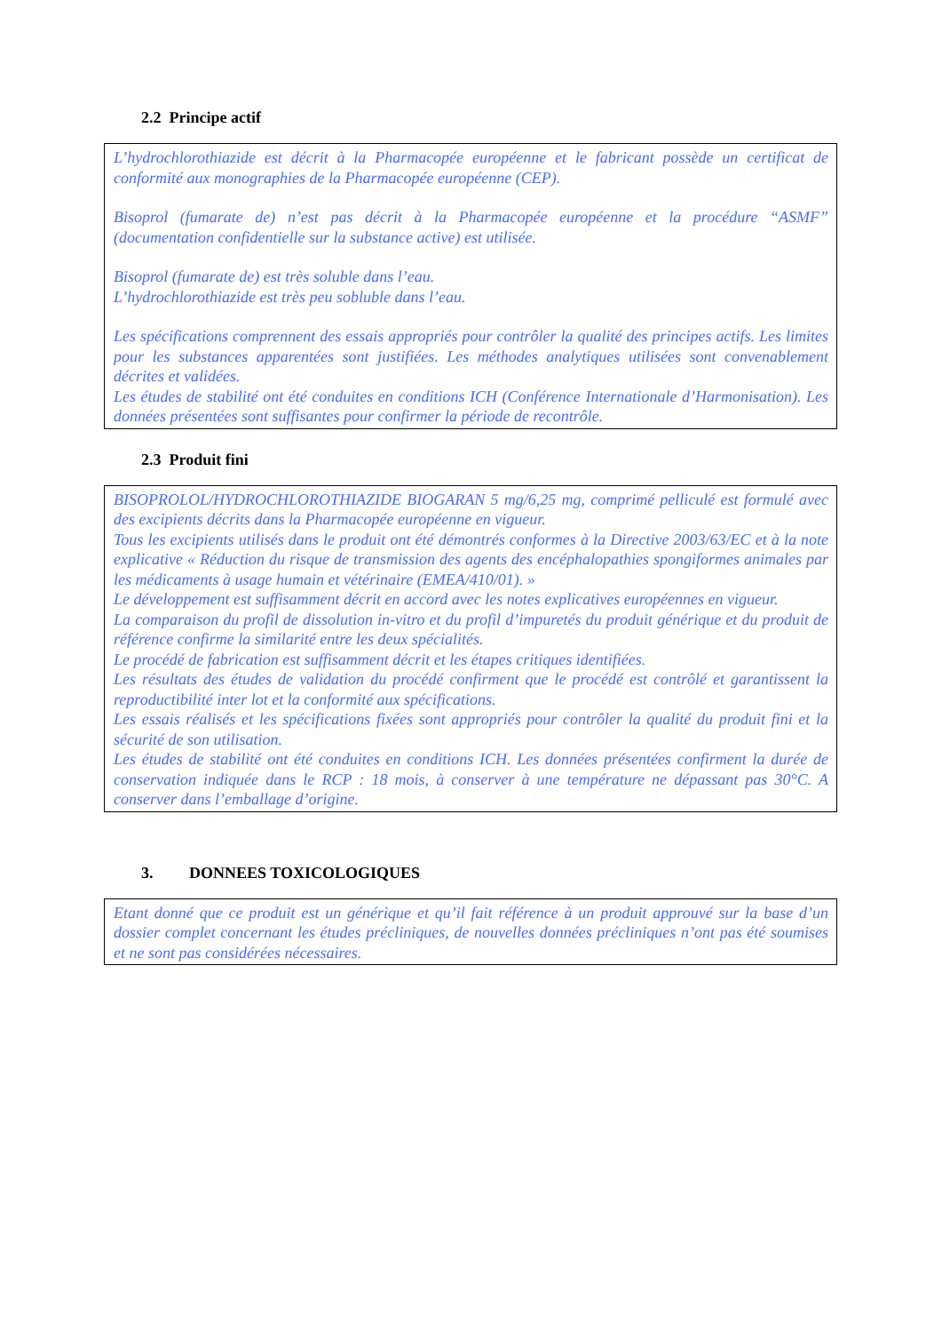2.2 Principe actif
L’hydrochlorothiazide est décrit à la Pharmacopée européenne et le fabricant possède un certificat de conformité aux monographies de la Pharmacopée européenne (CEP).
Bisoprol (fumarate de) n’est pas décrit à la Pharmacopée européenne et la procédure “ASMF” (documentation confidentielle sur la substance active) est utilisée.
Bisoprol (fumarate de) est très soluble dans l’eau.
L’hydrochlorothiazide est très peu sobluble dans l’eau.
Les spécifications comprennent des essais appropriés pour contrôler la qualité des principes actifs. Les limites pour les substances apparentées sont justifiées. Les méthodes analytiques utilisées sont convenablement décrites et validées.
Les études de stabilité ont été conduites en conditions ICH (Conférence Internationale d’Harmonisation). Les données présentées sont suffisantes pour confirmer la période de recontrôle.
2.3 Produit fini
BISOPROLOL/HYDROCHLOROTHIAZIDE BIOGARAN 5 mg/6,25 mg, comprimé pelliculé est formulé avec des excipients décrits dans la Pharmacopée européenne en vigueur.
Tous les excipients utilisés dans le produit ont été démontrés conformes à la Directive 2003/63/EC et à la note explicative « Réduction du risque de transmission des agents des encéphalopathies spongiformes animales par les médicaments à usage humain et vétérinaire (EMEA/410/01). »
Le développement est suffisamment décrit en accord avec les notes explicatives européennes en vigueur.
La comparaison du profil de dissolution in-vitro et du profil d’impuretés du produit générique et du produit de référence confirme la similarité entre les deux spécialités.
Le procédé de fabrication est suffisamment décrit et les étapes critiques identifiées.
Les résultats des études de validation du procédé confirment que le procédé est contrôlé et garantissent la reproductibilité inter lot et la conformité aux spécifications.
Les essais réalisés et les spécifications fixées sont appropriés pour contrôler la qualité du produit fini et la sécurité de son utilisation.
Les études de stabilité ont été conduites en conditions ICH. Les données présentées confirment la durée de conservation indiquée dans le RCP : 18 mois, à conserver à une température ne dépassant pas 30°C. A conserver dans l’emballage d’origine.
3. DONNEES TOXICOLOGIQUES
Etant donné que ce produit est un générique et qu’il fait référence à un produit approuvé sur la base d’un dossier complet concernant les études précliniques, de nouvelles données précliniques n’ont pas été soumises et ne sont pas considérées nécessaires.